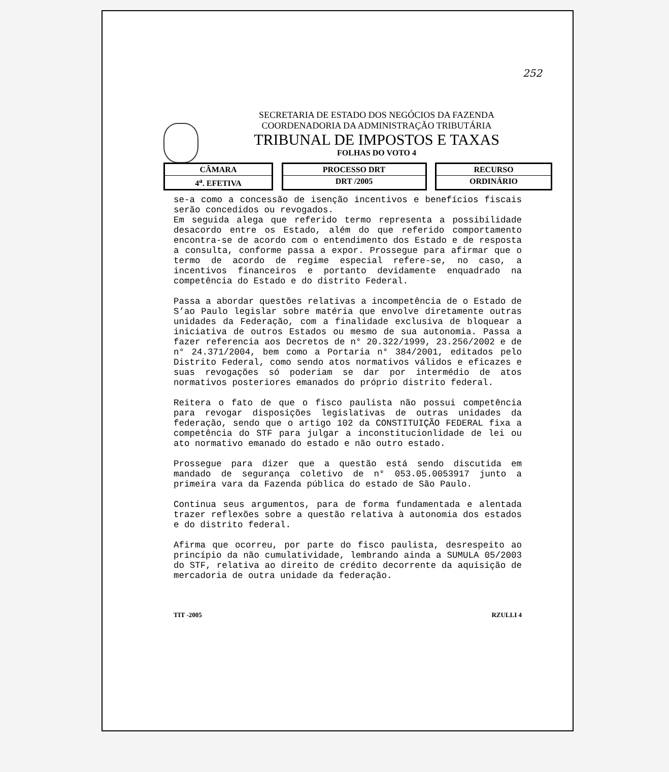252
SECRETARIA DE ESTADO DOS NEGÓCIOS DA FAZENDA
COORDENADORIA DA ADMINISTRAÇÃO TRIBUTÁRIA
TRIBUNAL DE IMPOSTOS E TAXAS
FOLHAS DO VOTO 4
CÂMARA
4<sup>a</sup>. EFETIVA
PROCESSO DRT
DRT /2005
RECURSO
ORDINÁRIO
se-a como a concessão de isenção incentivos e benefícios fiscais serão concedidos ou revogados.
Em seguida alega que referido termo representa a possibilidade desacordo entre os Estado, além do que referido comportamento encontra-se de acordo com o entendimento dos Estado e de resposta a consulta, conforme passa a expor. Prossegue para afirmar que o termo de acordo de regime especial refere-se, no caso, a incentivos financeiros e portanto devidamente enquadrado na competência do Estado e do distrito Federal.
Passa a abordar questões relativas a incompetência de o Estado de S’ao Paulo legislar sobre matéria que envolve diretamente outras unidades da Federação, com a finalidade exclusiva de bloquear a iniciativa de outros Estados ou mesmo de sua autonomia. Passa a fazer referencia aos Decretos de n° 20.322/1999, 23.256/2002 e de n° 24.371/2004, bem como a Portaria n° 384/2001, editados pelo Distrito Federal, como sendo atos normativos válidos e eficazes e suas revogações só poderiam se dar por intermédio de atos normativos posteriores emanados do próprio distrito federal.
Reitera o fato de que o fisco paulista não possui competência para revogar disposições legislativas de outras unidades da federação, sendo que o artigo 102 da CONSTITUIÇÃO FEDERAL fixa a competência do STF para julgar a inconstitucionlidade de lei ou ato normativo emanado do estado e não outro estado.
Prossegue para dizer que a questão está sendo discutida em mandado de segurança coletivo de n° 053.05.0053917 junto a primeira vara da Fazenda pública do estado de São Paulo.
Continua seus argumentos, para de forma fundamentada e alentada trazer reflexões sobre a questão relativa à autonomia dos estados e do distrito federal.
Afirma que ocorreu, por parte do fisco paulista, desrespeito ao princípio da não cumulatividade, lembrando ainda a SUMULA 05/2003 do STF, relativa ao direito de crédito decorrente da aquisição de mercadoria de outra unidade da federação.
TIT -2005 RZULLI 4